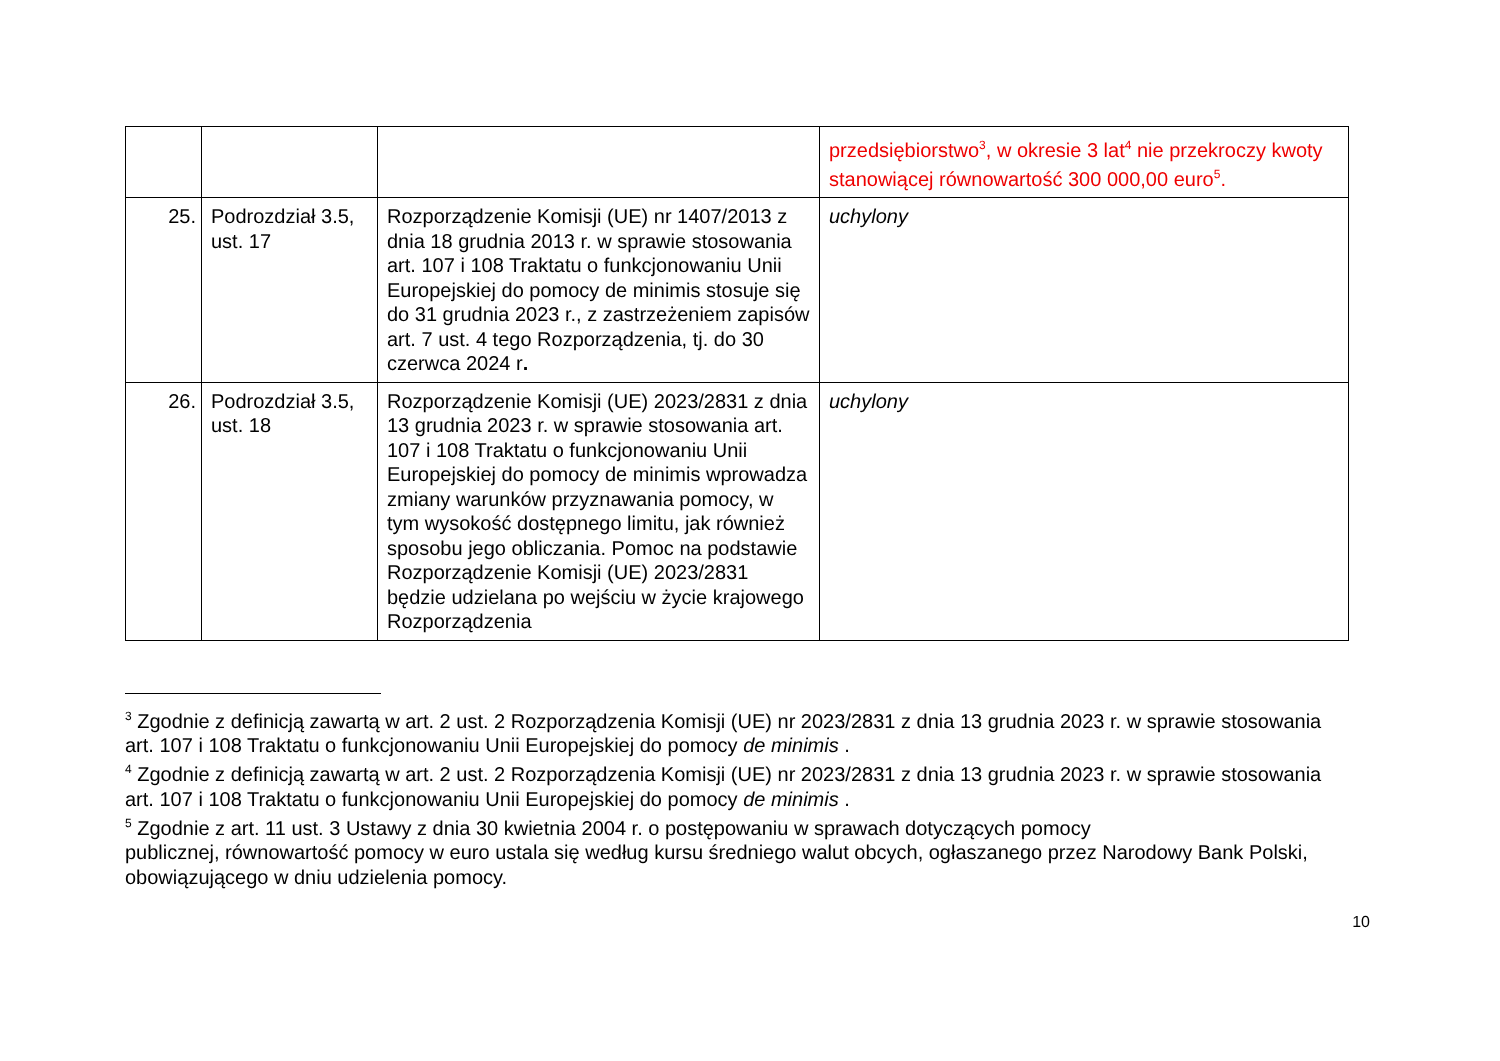| | | | przedsiębiorstwo<sup>3</sup>, w okresie 3 lat<sup>4</sup> nie przekroczy kwoty stanowiącej równowartość 300 000,00 euro<sup>5</sup>. |
| 25. | Podrozdział 3.5, ust. 17 | Rozporządzenie Komisji (UE) nr 1407/2013 z dnia 18 grudnia 2013 r. w sprawie stosowania art. 107 i 108 Traktatu o funkcjonowaniu Unii Europejskiej do pomocy de minimis stosuje się do 31 grudnia 2023 r., z zastrzeżeniem zapisów art. 7 ust. 4 tego Rozporządzenia, tj. do 30 czerwca 2024 r . | uchylony |
| 26. | Podrozdział 3.5, ust. 18 | Rozporządzenie Komisji (UE) 2023/2831 z dnia 13 grudnia 2023 r. w sprawie stosowania art. 107 i 108 Traktatu o funkcjonowaniu Unii Europejskiej do pomocy de minimis wprowadza zmiany warunków przyznawania pomocy, w tym wysokość dostępnego limitu, jak również sposobu jego obliczania. Pomoc na podstawie Rozporządzenie Komisji (UE) 2023/2831 będzie udzielana po wejściu w życie krajowego Rozporządzenia | uchylony |
<sup>3</sup> Zgodnie z definicją zawartą w art. 2 ust. 2 Rozporządzenia Komisji (UE) nr 2023/2831 z dnia 13 grudnia 2023 r. w sprawie stosowania art. 107 i 108 Traktatu o funkcjonowaniu Unii Europejskiej do pomocy de minimis .
<sup>4</sup> Zgodnie z definicją zawartą w art. 2 ust. 2 Rozporządzenia Komisji (UE) nr 2023/2831 z dnia 13 grudnia 2023 r. w sprawie stosowania art. 107 i 108 Traktatu o funkcjonowaniu Unii Europejskiej do pomocy de minimis .
<sup>5</sup> Zgodnie z art. 11 ust. 3 Ustawy z dnia 30 kwietnia 2004 r. o postępowaniu w sprawach dotyczących pomocy
publicznej, równowartość pomocy w euro ustala się według kursu średniego walut obcych, ogłaszanego przez Narodowy Bank Polski, obowiązującego w dniu udzielenia pomocy.
10